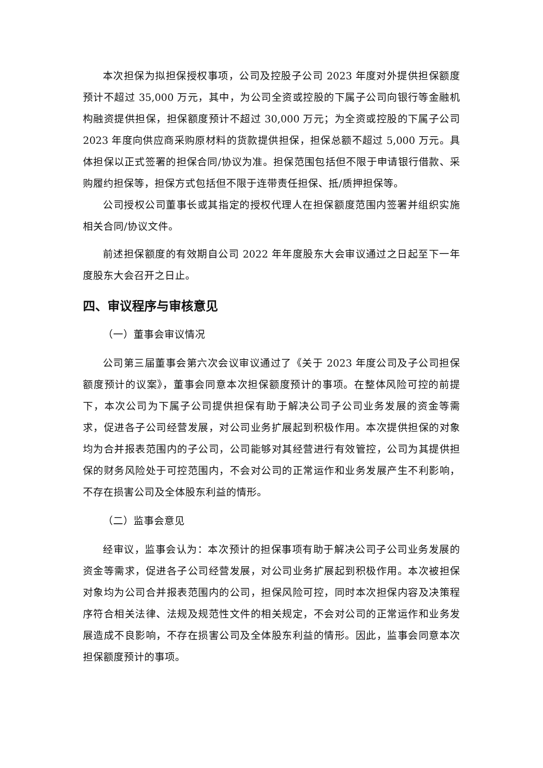本次担保为拟担保授权事项，公司及控股子公司 2023 年度对外提供担保额度预计不超过 35,000 万元，其中，为公司全资或控股的下属子公司向银行等金融机构融资提供担保，担保额度预计不超过 30,000 万元；为全资或控股的下属子公司 2023 年度向供应商采购原材料的货款提供担保，担保总额不超过 5,000 万元。具体担保以正式签署的担保合同/协议为准。担保范围包括但不限于申请银行借款、采购履约担保等，担保方式包括但不限于连带责任担保、抵/质押担保等。
公司授权公司董事长或其指定的授权代理人在担保额度范围内签署并组织实施相关合同/协议文件。
前述担保额度的有效期自公司 2022 年年度股东大会审议通过之日起至下一年度股东大会召开之日止。
四、审议程序与审核意见
（一）董事会审议情况
公司第三届董事会第六次会议审议通过了《关于 2023 年度公司及子公司担保额度预计的议案》，董事会同意本次担保额度预计的事项。在整体风险可控的前提下，本次公司为下属子公司提供担保有助于解决公司子公司业务发展的资金等需求，促进各子公司经营发展，对公司业务扩展起到积极作用。本次提供担保的对象均为合并报表范围内的子公司，公司能够对其经营进行有效管控，公司为其提供担保的财务风险处于可控范围内，不会对公司的正常运作和业务发展产生不利影响，不存在损害公司及全体股东利益的情形。
（二）监事会意见
经审议，监事会认为：本次预计的担保事项有助于解决公司子公司业务发展的资金等需求，促进各子公司经营发展，对公司业务扩展起到积极作用。本次被担保对象均为公司合并报表范围内的公司，担保风险可控，同时本次担保内容及决策程序符合相关法律、法规及规范性文件的相关规定，不会对公司的正常运作和业务发展造成不良影响，不存在损害公司及全体股东利益的情形。因此，监事会同意本次担保额度预计的事项。